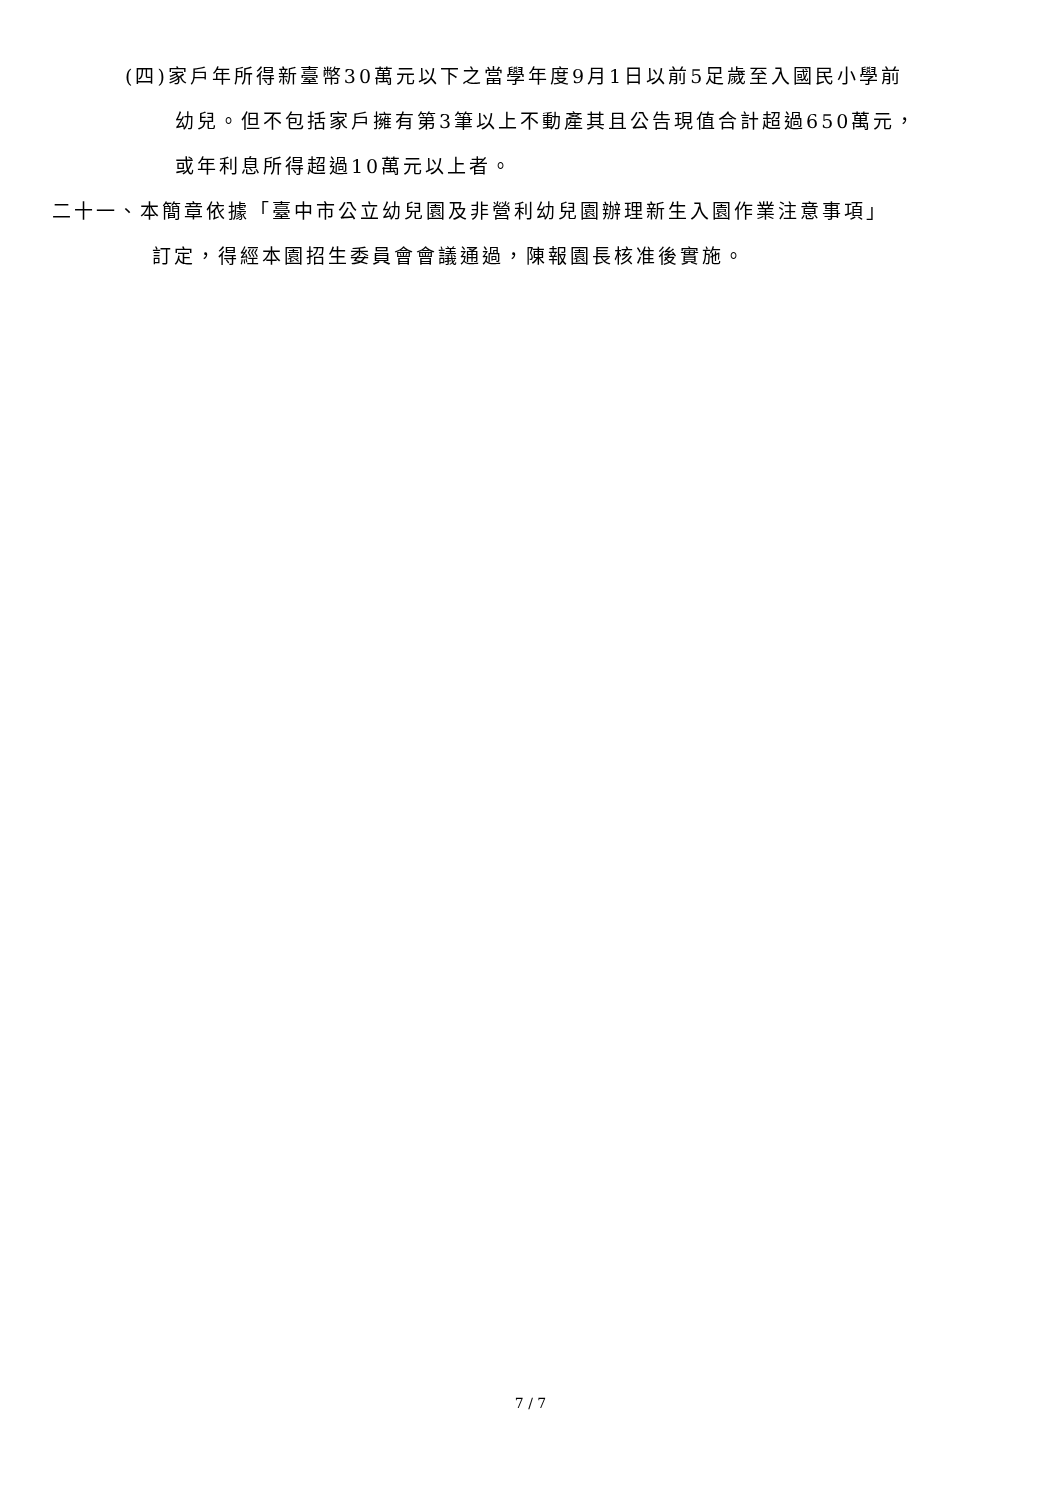(四)家戶年所得新臺幣30萬元以下之當學年度9月1日以前5足歲至入國民小學前
幼兒。但不包括家戶擁有第3筆以上不動產其且公告現值合計超過650萬元，
或年利息所得超過10萬元以上者。
二十一、本簡章依據「臺中市公立幼兒園及非營利幼兒園辦理新生入園作業注意事項」
訂定，得經本園招生委員會會議通過，陳報園長核准後實施。
7 / 7